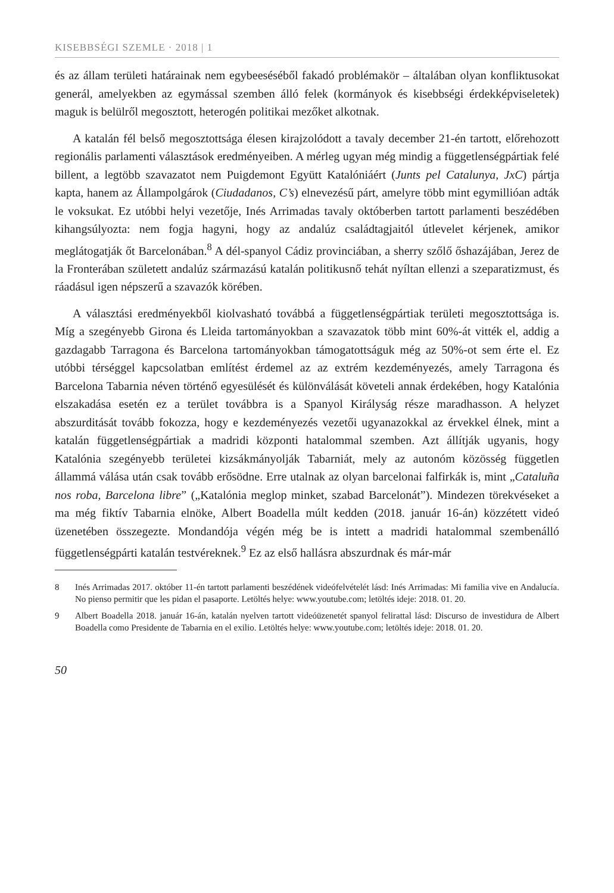KISEBBSÉGI SZEMLE · 2018 | 1
és az állam területi határainak nem egybeeséséből fakadó problémakör – általában olyan konfliktusokat generál, amelyekben az egymással szemben álló felek (kormányok és kisebbségi érdekképviseletek) maguk is belülről megosztott, heterogén politikai mezőket alkotnak.
A katalán fél belső megosztottsága élesen kirajzolódott a tavaly december 21-én tartott, előrehozott regionális parlamenti választások eredményeiben. A mérleg ugyan még mindig a függetlenségpártiak felé billent, a legtöbb szavazatot nem Puigdemont Együtt Katalóniáért (Junts pel Catalunya, JxC) pártja kapta, hanem az Állampolgárok (Ciudadanos, C’s) elnevezésű párt, amelyre több mint egymillióan adták le voksukat. Ez utóbbi helyi vezetője, Inés Arrimadas tavaly októberben tartott parlamenti beszédében kihangsúlyozta: nem fogja hagyni, hogy az andalúz családtagjaitól útlevelet kérjenek, amikor meglátogatják őt Barcelonában.<sup>8</sup> A dél-spanyol Cádiz provinciában, a sherry szőlő őshazájában, Jerez de la Fronterában született andalúz származású katalán politikusnő tehát nyíltan ellenzi a szeparatizmust, és ráadásul igen népszerű a szavazók körében.
A választási eredményekből kiolvasható továbbá a függetlenségpártiak területi megosztottsága is. Míg a szegényebb Girona és Lleida tartományokban a szavazatok több mint 60%-át vitték el, addig a gazdagabb Tarragona és Barcelona tartományokban támogatottságuk még az 50%-ot sem érte el. Ez utóbbi térséggel kapcsolatban említést érdemel az az extrém kezdeményezés, amely Tarragona és Barcelona Tabarnia néven történő egyesülését és különválását követeli annak érdekében, hogy Katalónia elszakadása esetén ez a terület továbbra is a Spanyol Királyság része maradhasson. A helyzet abszurditását tovább fokozza, hogy e kezdeményezés vezetői ugyanazokkal az érvekkel élnek, mint a katalán függetlenségpártiak a madridi központi hatalommal szemben. Azt állítják ugyanis, hogy Katalónia szegényebb területei kizsákmányolják Tabarniát, mely az autonóm közösség független állammá válása után csak tovább erősödne. Erre utalnak az olyan barcelonai falfirkák is, mint „Cataluña nos roba, Barcelona libre” („Katalónia meglop minket, szabad Barcelonát”). Mindezen törekvéseket a ma még fiktív Tabarnia elnöke, Albert Boadella múlt kedden (2018. január 16-án) közzétett videó üzenetében összegezte. Mondandója végén még be is intett a madridi hatalommal szembenálló függetlenségpárti katalán testvéreknek.<sup>9</sup> Ez az első hallásra abszurdnak és már-már
8 Inés Arrimadas 2017. október 11-én tartott parlamenti beszédének videófelvételét lásd: Inés Arrimadas: Mi familia vive en Andalucía. No pienso permitir que les pidan el pasaporte. Letöltés helye: www.youtube.com; letöltés ideje: 2018. 01. 20.
9 Albert Boadella 2018. január 16-án, katalán nyelven tartott videóüzenetét spanyol felirattal lásd: Discurso de investidura de Albert Boadella como Presidente de Tabarnia en el exilio. Letöltés helye: www.youtube.com; letöltés ideje: 2018. 01. 20.
50